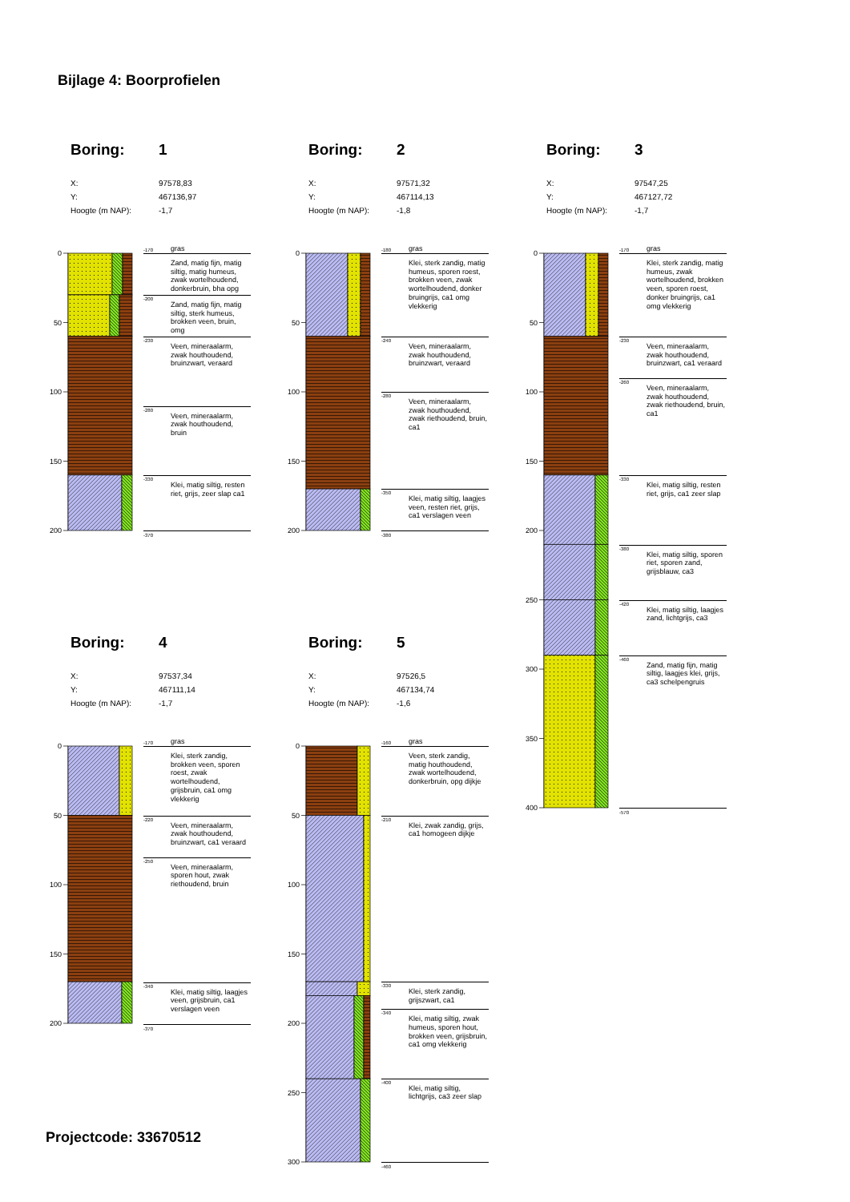Bijlage 4: Boorprofielen
Boring: 1
X: 97578,83
Y: 467136,97
Hoogte (m NAP): -1,7
0
50
100
150
200
-170 gras
Zand, matig fijn, matig siltig, matig humeus, zwak wortelhoudend, donkerbruin, bha opg
-200 Zand, matig fijn, matig siltig, sterk humeus, brokken veen, bruin, omg
-230 Veen, mineraalarm, zwak houthoudend, bruinzwart, veraard
-280 Veen, mineraalarm, zwak houthoudend, bruin
-330 Klei, matig siltig, resten riet, grijs, zeer slap ca1
-370
Boring: 2
X: 97571,32
Y: 467114,13
Hoogte (m NAP): -1,8
0
50
100
150
200
-180 gras
Klei, sterk zandig, matig humeus, sporen roest, brokken veen, zwak wortelhoudend, donker bruingrijs, ca1 omg vlekkerig
-240 Veen, mineraalarm, zwak houthoudend, bruinzwart, veraard
-280 Veen, mineraalarm, zwak houthoudend, zwak riethoudend, bruin, ca1
-350 Klei, matig siltig, laagjes veen, resten riet, grijs, ca1 verslagen veen
-380
Boring: 3
X: 97547,25
Y: 467127,72
Hoogte (m NAP): -1,7
0
50
100
150
200
250
300
350
400
-170 gras
Klei, sterk zandig, matig humeus, zwak wortelhoudend, brokken veen, sporen roest, donker bruingrijs, ca1 omg vlekkerig
-230 Veen, mineraalarm, zwak houthoudend, bruinzwart, ca1 veraard
-260 Veen, mineraalarm, zwak houthoudend, zwak riethoudend, bruin, ca1
-330 Klei, matig siltig, resten riet, grijs, ca1 zeer slap
-380 Klei, matig siltig, sporen riet, sporen zand, grijsblauw, ca3
-420 Klei, matig siltig, laagjes zand, lichtgrijs, ca3
-460 Zand, matig fijn, matig siltig, laagjes klei, grijs, ca3 schelpengruis
-570
Boring: 4
X: 97537,34
Y: 467111,14
Hoogte (m NAP): -1,7
0
50
100
150
200
-170 gras
Klei, sterk zandig, brokken veen, sporen roest, zwak wortelhoudend, grijsbruin, ca1 omg vlekkerig
-220 Veen, mineraalarm, zwak houthoudend, bruinzwart, ca1 veraard
-250 Veen, mineraalarm, sporen hout, zwak riethoudend, bruin
-340 Klei, matig siltig, laagjes veen, grijsbruin, ca1 verslagen veen
-370
Projectcode: 33670512
Boring: 5
X: 97526,5
Y: 467134,74
Hoogte (m NAP): -1,6
0
50
100
150
200
250
300
-160 gras
Veen, sterk zandig, matig houthoudend, zwak wortelhoudend, donkerbruin, opg dijkje
-210 Klei, zwak zandig, grijs, ca1 homogeen dijkje
-330 Klei, sterk zandig, grijszwart, ca1
-340 Klei, matig siltig, zwak humeus, sporen hout, brokken veen, grijsbruin, ca1 omg vlekkerig
-400 Klei, matig siltig, lichtgrijs, ca3 zeer slap
-460